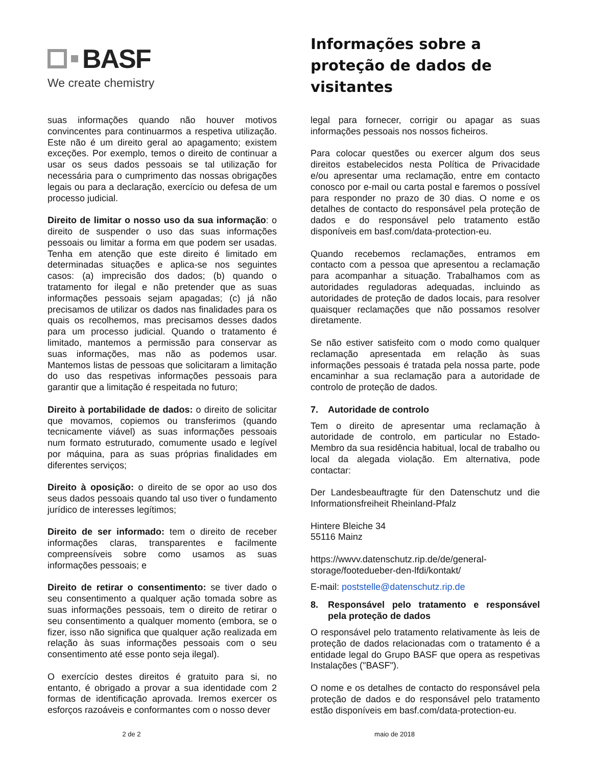BASF
We create chemistry
Informações sobre a
proteção de dados de
visitantes
suas informações quando não houver motivos convincentes para continuarmos a respetiva utilização. Este não é um direito geral ao apagamento; existem exceções. Por exemplo, temos o direito de continuar a usar os seus dados pessoais se tal utilização for necessária para o cumprimento das nossas obrigações legais ou para a declaração, exercício ou defesa de um processo judicial.
Direito de limitar o nosso uso da sua informação: o direito de suspender o uso das suas informações pessoais ou limitar a forma em que podem ser usadas. Tenha em atenção que este direito é limitado em determinadas situações e aplica-se nos seguintes casos: (a) imprecisão dos dados; (b) quando o tratamento for ilegal e não pretender que as suas informações pessoais sejam apagadas; (c) já não precisamos de utilizar os dados nas finalidades para os quais os recolhemos, mas precisamos desses dados para um processo judicial. Quando o tratamento é limitado, mantemos a permissão para conservar as suas informações, mas não as podemos usar. Mantemos listas de pessoas que solicitaram a limitação do uso das respetivas informações pessoais para garantir que a limitação é respeitada no futuro;
Direito à portabilidade de dados: o direito de solicitar que movamos, copiemos ou transferimos (quando tecnicamente viável) as suas informações pessoais num formato estruturado, comumente usado e legível por máquina, para as suas próprias finalidades em diferentes serviços;
Direito à oposição: o direito de se opor ao uso dos seus dados pessoais quando tal uso tiver o fundamento jurídico de interesses legítimos;
Direito de ser informado: tem o direito de receber informações claras, transparentes e facilmente compreensíveis sobre como usamos as suas informações pessoais; e
Direito de retirar o consentimento: se tiver dado o seu consentimento a qualquer ação tomada sobre as suas informações pessoais, tem o direito de retirar o seu consentimento a qualquer momento (embora, se o fizer, isso não significa que qualquer ação realizada em relação às suas informações pessoais com o seu consentimento até esse ponto seja ilegal).
O exercício destes direitos é gratuito para si, no entanto, é obrigado a provar a sua identidade com 2 formas de identificação aprovada. Iremos exercer os esforços razoáveis e conformantes com o nosso dever
legal para fornecer, corrigir ou apagar as suas informações pessoais nos nossos ficheiros.
Para colocar questões ou exercer algum dos seus direitos estabelecidos nesta Política de Privacidade e/ou apresentar uma reclamação, entre em contacto conosco por e-mail ou carta postal e faremos o possível para responder no prazo de 30 dias. O nome e os detalhes de contacto do responsável pela proteção de dados e do responsável pelo tratamento estão disponíveis em basf.com/data-protection-eu.
Quando recebemos reclamações, entramos em contacto com a pessoa que apresentou a reclamação para acompanhar a situação. Trabalhamos com as autoridades reguladoras adequadas, incluindo as autoridades de proteção de dados locais, para resolver quaisquer reclamações que não possamos resolver diretamente.
Se não estiver satisfeito com o modo como qualquer reclamação apresentada em relação às suas informações pessoais é tratada pela nossa parte, pode encaminhar a sua reclamação para a autoridade de controlo de proteção de dados.
7. Autoridade de controlo
Tem o direito de apresentar uma reclamação à autoridade de controlo, em particular no Estado-Membro da sua residência habitual, local de trabalho ou local da alegada violação. Em alternativa, pode contactar:
Der Landesbeauftragte für den Datenschutz und die Informationsfreiheit Rheinland-Pfalz
Hintere Bleiche 34
55116 Mainz
https://wwvv.datenschutz.rip.de/de/general-storage/footedueber-den-lfdi/kontakt/
E-mail: poststelle@datenschutz.rip.de
8. Responsável pelo tratamento e responsável pela proteção de dados
O responsável pelo tratamento relativamente às leis de proteção de dados relacionadas com o tratamento é a entidade legal do Grupo BASF que opera as respetivas Instalações ("BASF").
O nome e os detalhes de contacto do responsável pela proteção de dados e do responsável pelo tratamento estão disponíveis em basf.com/data-protection-eu.
2 de 2 maio de 2018